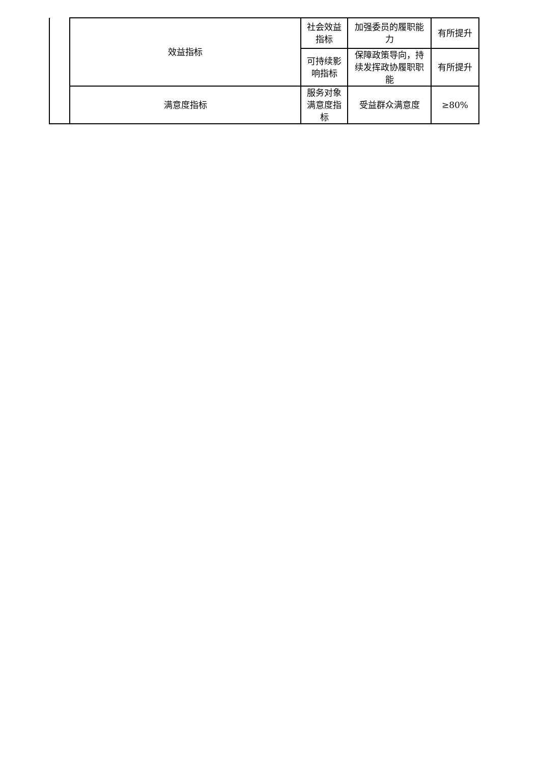| | 效益指标 | 社会效益指标 | 加强委员的履职能力 | 有所提升 |
| | | 可持续影响指标 | 保障政策导向，持续发挥政协履职职能 | 有所提升 |
| | 满意度指标 | 服务对象满意度指标 | 受益群众满意度 | ≥80% |